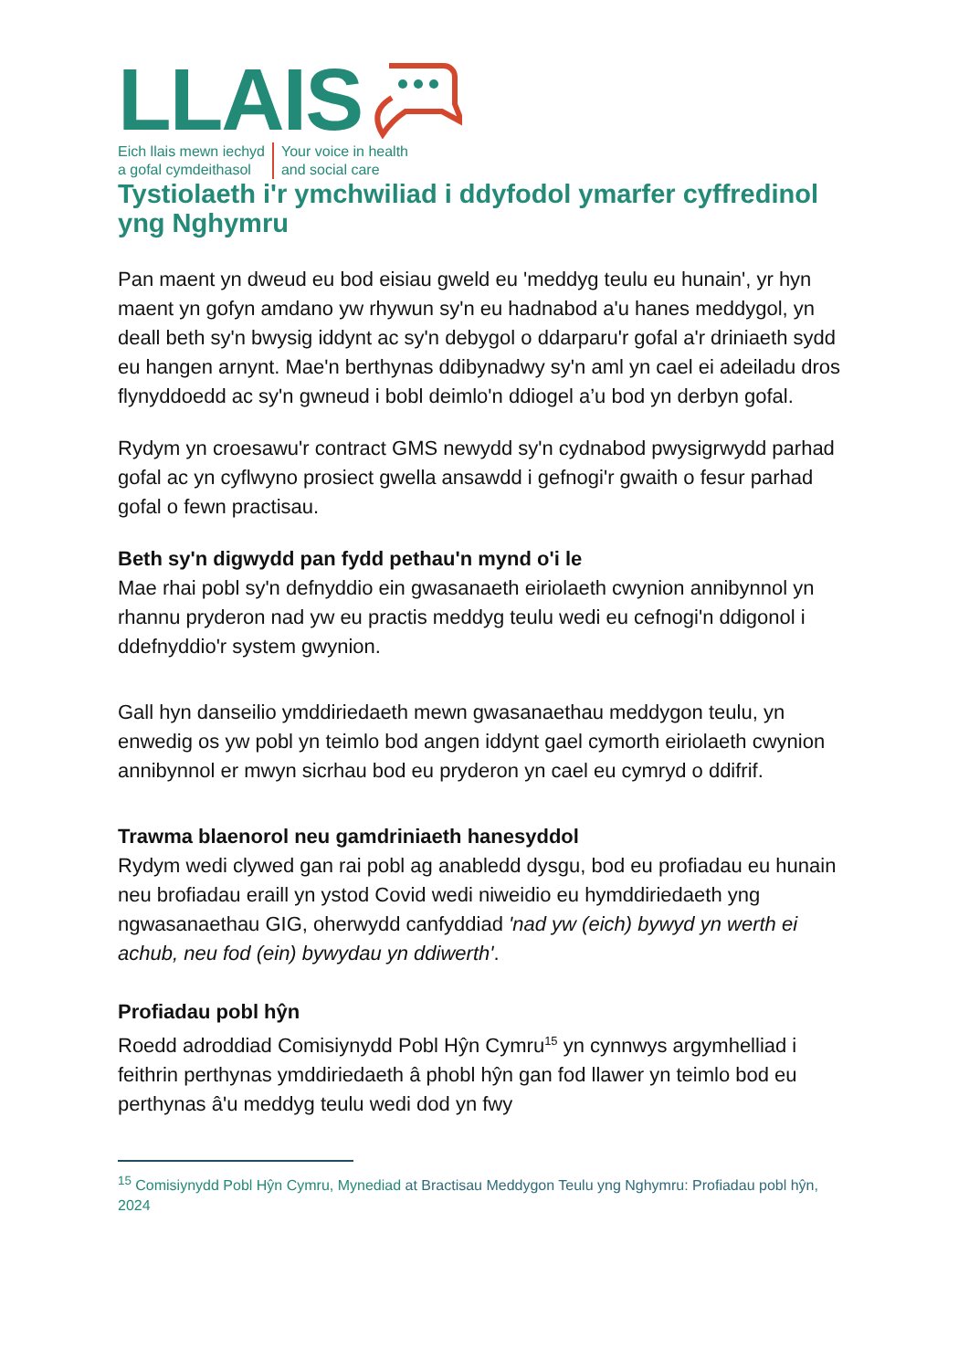LLAIS
Eich llais mewn iechyd
a gofal cymdeithasol
Your voice in health
and social care
Tystiolaeth i'r ymchwiliad i ddyfodol ymarfer cyffredinol yng Nghymru
Pan maent yn dweud eu bod eisiau gweld eu 'meddyg teulu eu hunain', yr hyn maent yn gofyn amdano yw rhywun sy'n eu hadnabod a'u hanes meddygol, yn deall beth sy'n bwysig iddynt ac sy'n debygol o ddarparu'r gofal a'r driniaeth sydd eu hangen arnynt. Mae'n berthynas ddibynadwy sy'n aml yn cael ei adeiladu dros flynyddoedd ac sy'n gwneud i bobl deimlo'n ddiogel a’u bod yn derbyn gofal.
Rydym yn croesawu'r contract GMS newydd sy'n cydnabod pwysigrwydd parhad gofal ac yn cyflwyno prosiect gwella ansawdd i gefnogi'r gwaith o fesur parhad gofal o fewn practisau.
Beth sy'n digwydd pan fydd pethau'n mynd o'i le
Mae rhai pobl sy'n defnyddio ein gwasanaeth eiriolaeth cwynion annibynnol yn rhannu pryderon nad yw eu practis meddyg teulu wedi eu cefnogi'n ddigonol i ddefnyddio'r system gwynion.
Gall hyn danseilio ymddiriedaeth mewn gwasanaethau meddygon teulu, yn enwedig os yw pobl yn teimlo bod angen iddynt gael cymorth eiriolaeth cwynion annibynnol er mwyn sicrhau bod eu pryderon yn cael eu cymryd o ddifrif.
Trawma blaenorol neu gamdriniaeth hanesyddol
Rydym wedi clywed gan rai pobl ag anabledd dysgu, bod eu profiadau eu hunain neu brofiadau eraill yn ystod Covid wedi niweidio eu hymddiriedaeth yng ngwasanaethau GIG, oherwydd canfyddiad 'nad yw (eich) bywyd yn werth ei achub, neu fod (ein) bywydau yn ddiwerth'.
Profiadau pobl hŷn
Roedd adroddiad Comisiynydd Pobl Hŷn Cymru<sup>15</sup> yn cynnwys argymhelliad i feithrin perthynas ymddiriedaeth â phobl hŷn gan fod llawer yn teimlo bod eu perthynas â'u meddyg teulu wedi dod yn fwy
<sup>15</sup> Comisiynydd Pobl Hŷn Cymru, Mynediad at Bractisau Meddygon Teulu yng Nghymru: Profiadau pobl hŷn, 2024